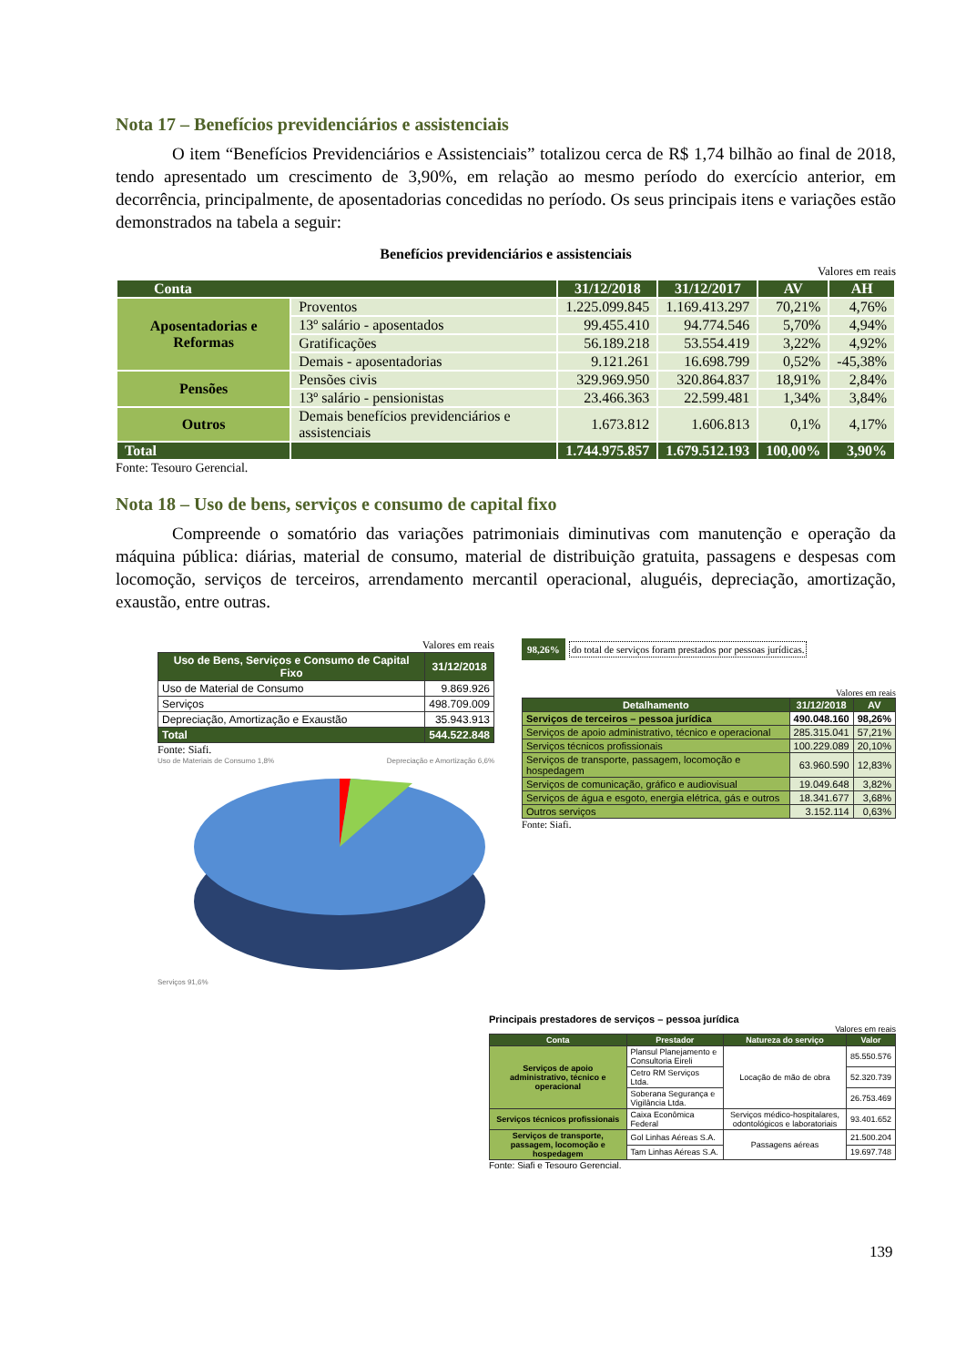Nota 17 – Benefícios previdenciários e assistenciais
O item “Benefícios Previdenciários e Assistenciais” totalizou cerca de R$ 1,74 bilhão ao final de 2018, tendo apresentado um crescimento de 3,90%, em relação ao mesmo período do exercício anterior, em decorrência, principalmente, de aposentadorias concedidas no período. Os seus principais itens e variações estão demonstrados na tabela a seguir:
Benefícios previdenciários e assistenciais
Valores em reais
| Conta | | 31/12/2018 | 31/12/2017 | AV | AH |
| --- | --- | --- | --- | --- | --- |
| Aposentadorias e Reformas | Proventos | 1.225.099.845 | 1.169.413.297 | 70,21% | 4,76% |
| | 13º salário - aposentados | 99.455.410 | 94.774.546 | 5,70% | 4,94% |
| | Gratificações | 56.189.218 | 53.554.419 | 3,22% | 4,92% |
| | Demais - aposentadorias | 9.121.261 | 16.698.799 | 0,52% | -45,38% |
| Pensões | Pensões civis | 329.969.950 | 320.864.837 | 18,91% | 2,84% |
| | 13º salário - pensionistas | 23.466.363 | 22.599.481 | 1,34% | 3,84% |
| Outros | Demais benefícios previdenciários e assistenciais | 1.673.812 | 1.606.813 | 0,1% | 4,17% |
| Total | | 1.744.975.857 | 1.679.512.193 | 100,00% | 3,90% |
Fonte: Tesouro Gerencial.
Nota 18 – Uso de bens, serviços e consumo de capital fixo
Compreende o somatório das variações patrimoniais diminutivas com manutenção e operação da máquina pública: diárias, material de consumo, material de distribuição gratuita, passagens e despesas com locomoção, serviços de terceiros, arrendamento mercantil operacional, aluguéis, depreciação, amortização, exaustão, entre outras.
Valores em reais
| Uso de Bens, Serviços e Consumo de Capital Fixo | 31/12/2018 |
| --- | --- |
| Uso de Material de Consumo | 9.869.926 |
| Serviços | 498.709.009 |
| Depreciação, Amortização e Exaustão | 35.943.913 |
| Total | 544.522.848 |
Fonte: Siafi.
Uso de Materiais de Consumo 1,8% Depreciação e Amortização 6,6%
Serviços 91,6%
98,26% do total de serviços foram prestados por pessoas jurídicas.
Valores em reais
| Detalhamento | 31/12/2018 | AV |
| --- | --- | --- |
| Serviços de terceiros – pessoa jurídica | 490.048.160 | 98,26% |
| Serviços de apoio administrativo, técnico e operacional | 285.315.041 | 57,21% |
| Serviços técnicos profissionais | 100.229.089 | 20,10% |
| Serviços de transporte, passagem, locomoção e hospedagem | 63.960.590 | 12,83% |
| Serviços de comunicação, gráfico e audiovisual | 19.049.648 | 3,82% |
| Serviços de água e esgoto, energia elétrica, gás e outros | 18.341.677 | 3,68% |
| Outros serviços | 3.152.114 | 0,63% |
Fonte: Siafi.
Principais prestadores de serviços – pessoa jurídica
Valores em reais
| Conta | Prestador | Natureza do serviço | Valor |
| --- | --- | --- | --- |
| Serviços de apoio administrativo, técnico e operacional | Plansul Planejamento e Consultoria Eireli | Locação de mão de obra | 85.550.576 |
| | Cetro RM Serviços Ltda. | | 52.320.739 |
| | Soberana Segurança e Vigilância Ltda. | | 26.753.469 |
| Serviços técnicos profissionais | Caixa Econômica Federal | Serviços médico-hospitalares, odontológicos e laboratoriais | 93.401.652 |
| Serviços de transporte, passagem, locomoção e hospedagem | Gol Linhas Aéreas S.A. | Passagens aéreas | 21.500.204 |
| | Tam Linhas Aéreas S.A. | | 19.697.748 |
Fonte: Siafi e Tesouro Gerencial.
139